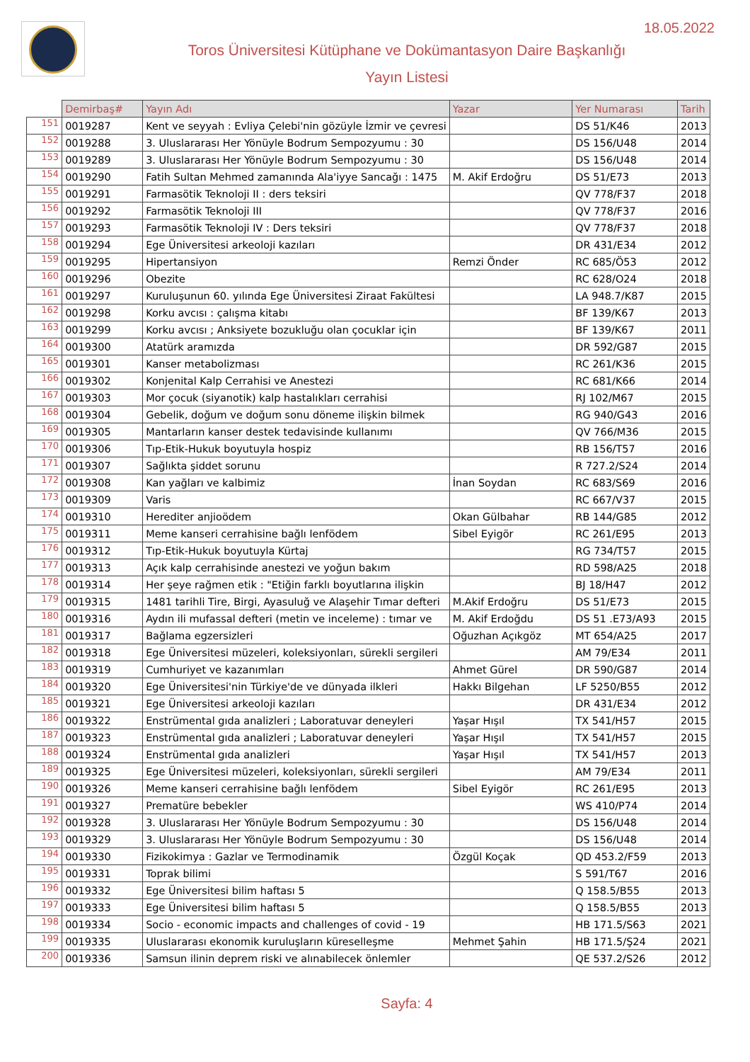18.05.2022
Toros Üniversitesi Kütüphane ve Dokümantasyon Daire Başkanlığı
Yayın Listesi
| | Demirbaş# | Yayın Adı | Yazar | Yer Numarası | Tarih |
| --- | --- | --- | --- | --- | --- |
| 151 | 0019287 | Kent ve seyyah : Evliya Çelebi'nin gözüyle İzmir ve çevresi | | DS 51/K46 | 2013 |
| 152 | 0019288 | 3. Uluslararası Her Yönüyle Bodrum Sempozyumu : 30 | | DS 156/U48 | 2014 |
| 153 | 0019289 | 3. Uluslararası Her Yönüyle Bodrum Sempozyumu : 30 | | DS 156/U48 | 2014 |
| 154 | 0019290 | Fatih Sultan Mehmed zamanında Ala'iyye Sancağı : 1475 | M. Akif Erdoğru | DS 51/E73 | 2013 |
| 155 | 0019291 | Farmasötik Teknoloji II : ders teksiri | | QV 778/F37 | 2018 |
| 156 | 0019292 | Farmasötik Teknoloji III | | QV 778/F37 | 2016 |
| 157 | 0019293 | Farmasötik Teknoloji IV : Ders teksiri | | QV 778/F37 | 2018 |
| 158 | 0019294 | Ege Üniversitesi arkeoloji kazıları | | DR 431/E34 | 2012 |
| 159 | 0019295 | Hipertansiyon | Remzi Önder | RC 685/Ö53 | 2012 |
| 160 | 0019296 | Obezite | | RC 628/O24 | 2018 |
| 161 | 0019297 | Kuruluşunun 60. yılında Ege Üniversitesi Ziraat Fakültesi | | LA 948.7/K87 | 2015 |
| 162 | 0019298 | Korku avcısı : çalışma kitabı | | BF 139/K67 | 2013 |
| 163 | 0019299 | Korku avcısı ; Anksiyete bozukluğu olan çocuklar için | | BF 139/K67 | 2011 |
| 164 | 0019300 | Atatürk aramızda | | DR 592/G87 | 2015 |
| 165 | 0019301 | Kanser metabolizması | | RC 261/K36 | 2015 |
| 166 | 0019302 | Konjenital Kalp Cerrahisi ve Anestezi | | RC 681/K66 | 2014 |
| 167 | 0019303 | Mor çocuk (siyanotik) kalp hastalıkları cerrahisi | | RJ 102/M67 | 2015 |
| 168 | 0019304 | Gebelik, doğum ve doğum sonu döneme ilişkin bilmek | | RG 940/G43 | 2016 |
| 169 | 0019305 | Mantarların kanser destek tedavisinde kullanımı | | QV 766/M36 | 2015 |
| 170 | 0019306 | Tıp-Etik-Hukuk boyutuyla hospiz | | RB 156/T57 | 2016 |
| 171 | 0019307 | Sağlıkta şiddet sorunu | | R 727.2/S24 | 2014 |
| 172 | 0019308 | Kan yağları ve kalbimiz | İnan Soydan | RC 683/S69 | 2016 |
| 173 | 0019309 | Varis | | RC 667/V37 | 2015 |
| 174 | 0019310 | Herediter anjioödem | Okan Gülbahar | RB 144/G85 | 2012 |
| 175 | 0019311 | Meme kanseri cerrahisine bağlı lenfödem | Sibel Eyigör | RC 261/E95 | 2013 |
| 176 | 0019312 | Tıp-Etik-Hukuk boyutuyla Kürtaj | | RG 734/T57 | 2015 |
| 177 | 0019313 | Açık kalp cerrahisinde anestezi ve yoğun bakım | | RD 598/A25 | 2018 |
| 178 | 0019314 | Her şeye rağmen etik : "Etiğin farklı boyutlarına ilişkin | | BJ 18/H47 | 2012 |
| 179 | 0019315 | 1481 tarihli Tire, Birgi, Ayasuluğ ve Alaşehir Tımar defteri | M.Akif Erdoğru | DS 51/E73 | 2015 |
| 180 | 0019316 | Aydın ili mufassal defteri (metin ve inceleme) : tımar ve | M. Akif Erdoğdu | DS 51 .E73/A93 | 2015 |
| 181 | 0019317 | Bağlama egzersizleri | Oğuzhan Açıkgöz | MT 654/A25 | 2017 |
| 182 | 0019318 | Ege Üniversitesi müzeleri, koleksiyonları, sürekli sergileri | | AM 79/E34 | 2011 |
| 183 | 0019319 | Cumhuriyet ve kazanımları | Ahmet Gürel | DR 590/G87 | 2014 |
| 184 | 0019320 | Ege Üniversitesi'nin Türkiye'de ve dünyada ilkleri | Hakkı Bilgehan | LF 5250/B55 | 2012 |
| 185 | 0019321 | Ege Üniversitesi arkeoloji kazıları | | DR 431/E34 | 2012 |
| 186 | 0019322 | Enstrümental gıda analizleri ; Laboratuvar deneyleri | Yaşar Hışıl | TX 541/H57 | 2015 |
| 187 | 0019323 | Enstrümental gıda analizleri ; Laboratuvar deneyleri | Yaşar Hışıl | TX 541/H57 | 2015 |
| 188 | 0019324 | Enstrümental gıda analizleri | Yaşar Hışıl | TX 541/H57 | 2013 |
| 189 | 0019325 | Ege Üniversitesi müzeleri, koleksiyonları, sürekli sergileri | | AM 79/E34 | 2011 |
| 190 | 0019326 | Meme kanseri cerrahisine bağlı lenfödem | Sibel Eyigör | RC 261/E95 | 2013 |
| 191 | 0019327 | Prematüre bebekler | | WS 410/P74 | 2014 |
| 192 | 0019328 | 3. Uluslararası Her Yönüyle Bodrum Sempozyumu : 30 | | DS 156/U48 | 2014 |
| 193 | 0019329 | 3. Uluslararası Her Yönüyle Bodrum Sempozyumu : 30 | | DS 156/U48 | 2014 |
| 194 | 0019330 | Fizikokimya : Gazlar ve Termodinamik | Özgül Koçak | QD 453.2/F59 | 2013 |
| 195 | 0019331 | Toprak bilimi | | S 591/T67 | 2016 |
| 196 | 0019332 | Ege Üniversitesi bilim haftası 5 | | Q 158.5/B55 | 2013 |
| 197 | 0019333 | Ege Üniversitesi bilim haftası 5 | | Q 158.5/B55 | 2013 |
| 198 | 0019334 | Socio - economic impacts and challenges of covid - 19 | | HB 171.5/S63 | 2021 |
| 199 | 0019335 | Uluslararası ekonomik kuruluşların küreselleşme | Mehmet Şahin | HB 171.5/Ş24 | 2021 |
| 200 | 0019336 | Samsun ilinin deprem riski ve alınabilecek önlemler | | QE 537.2/S26 | 2012 |
Sayfa: 4